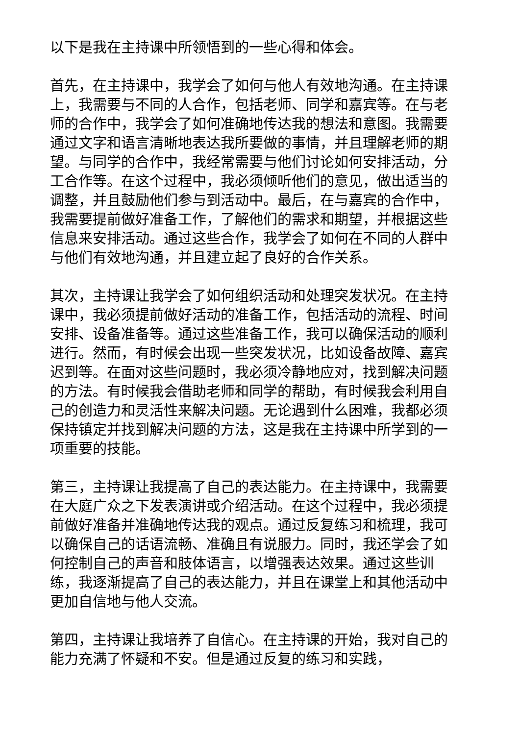以下是我在主持课中所领悟到的一些心得和体会。
首先，在主持课中，我学会了如何与他人有效地沟通。在主持课上，我需要与不同的人合作，包括老师、同学和嘉宾等。在与老师的合作中，我学会了如何准确地传达我的想法和意图。我需要通过文字和语言清晰地表达我所要做的事情，并且理解老师的期望。与同学的合作中，我经常需要与他们讨论如何安排活动，分工合作等。在这个过程中，我必须倾听他们的意见，做出适当的调整，并且鼓励他们参与到活动中。最后，在与嘉宾的合作中，我需要提前做好准备工作，了解他们的需求和期望，并根据这些信息来安排活动。通过这些合作，我学会了如何在不同的人群中与他们有效地沟通，并且建立起了良好的合作关系。
其次，主持课让我学会了如何组织活动和处理突发状况。在主持课中，我必须提前做好活动的准备工作，包括活动的流程、时间安排、设备准备等。通过这些准备工作，我可以确保活动的顺利进行。然而，有时候会出现一些突发状况，比如设备故障、嘉宾迟到等。在面对这些问题时，我必须冷静地应对，找到解决问题的方法。有时候我会借助老师和同学的帮助，有时候我会利用自己的创造力和灵活性来解决问题。无论遇到什么困难，我都必须保持镇定并找到解决问题的方法，这是我在主持课中所学到的一项重要的技能。
第三，主持课让我提高了自己的表达能力。在主持课中，我需要在大庭广众之下发表演讲或介绍活动。在这个过程中，我必须提前做好准备并准确地传达我的观点。通过反复练习和梳理，我可以确保自己的话语流畅、准确且有说服力。同时，我还学会了如何控制自己的声音和肢体语言，以增强表达效果。通过这些训练，我逐渐提高了自己的表达能力，并且在课堂上和其他活动中更加自信地与他人交流。
第四，主持课让我培养了自信心。在主持课的开始，我对自己的能力充满了怀疑和不安。但是通过反复的练习和实践，